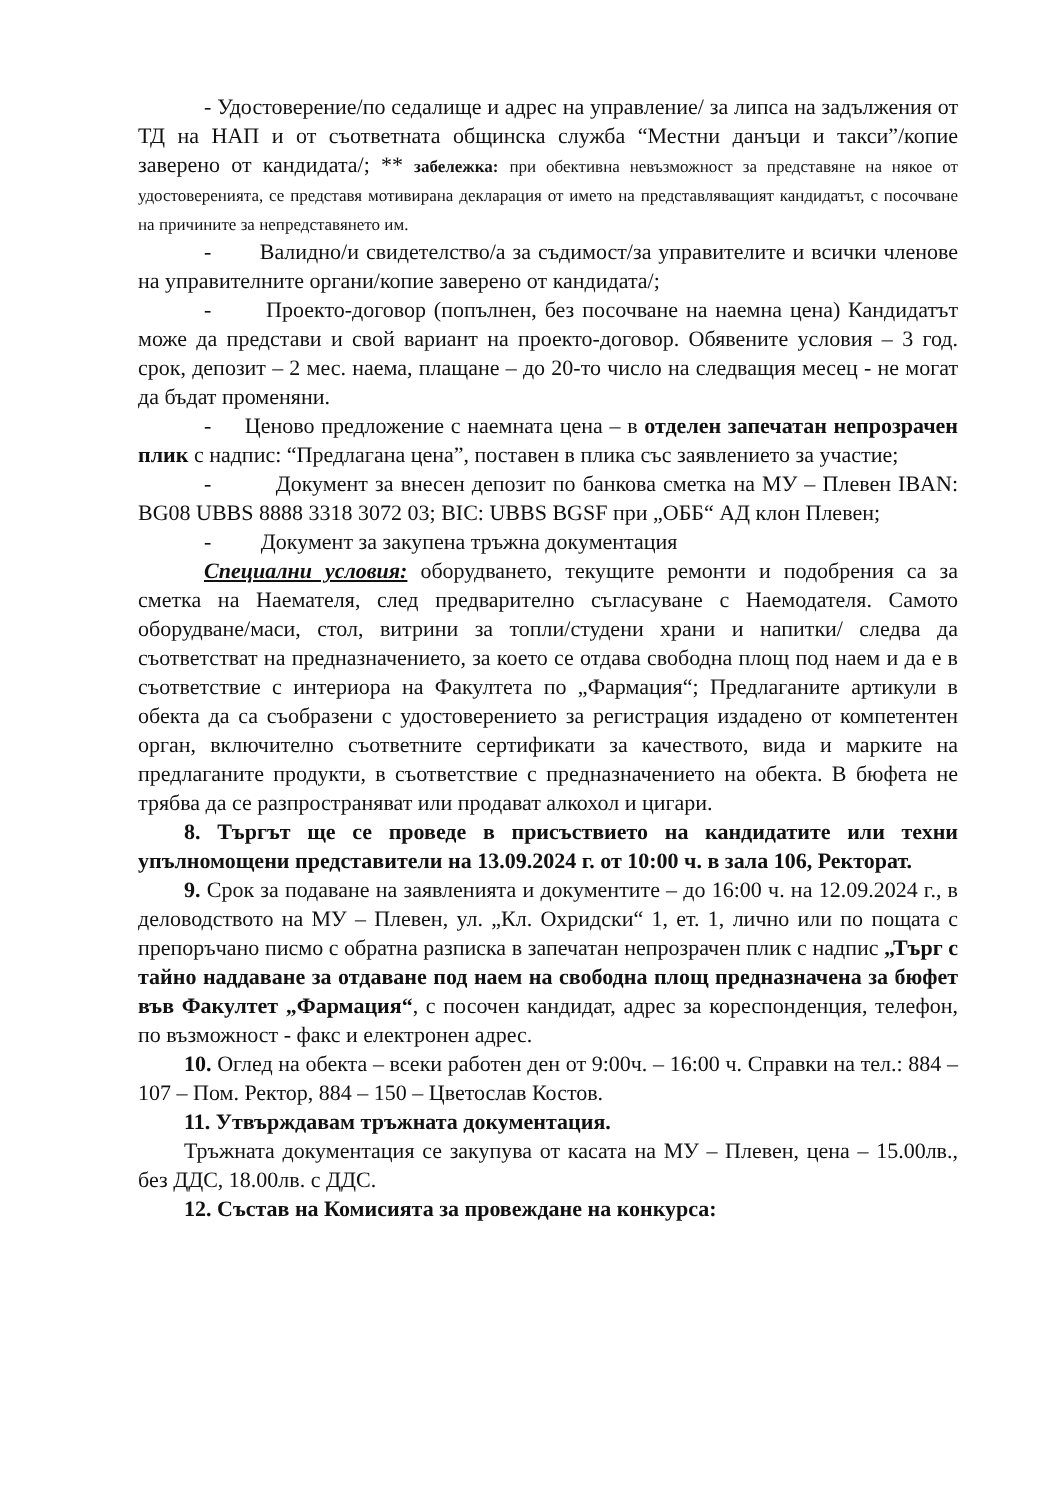- Удостоверение/по седалище и адрес на управление/ за липса на задължения от ТД на НАП и от съответната общинска служба “Местни данъци и такси”/копие заверено от кандидата/; ** забележка: при обективна невъзможност за представяне на някое от удостоверенията, се представя мотивирана декларация от името на представляващият кандидатът, с посочване на причините за непредставянето им.
- Валидно/и свидетелство/а за съдимост/за управителите и всички членове на управителните органи/копие заверено от кандидата/;
- Проекто-договор (попълнен, без посочване на наемна цена) Кандидатът може да представи и свой вариант на проекто-договор. Обявените условия – 3 год. срок, депозит – 2 мес. наема, плащане – до 20-то число на следващия месец - не могат да бъдат променяни.
- Ценово предложение с наемната цена – в отделен запечатан непрозрачен плик с надпис: “Предлагана цена”, поставен в плика със заявлението за участие;
- Документ за внесен депозит по банкова сметка на МУ – Плевен IBAN: BG08 UBBS 8888 3318 3072 03; BIC: UBBS BGSF при „ОББ“ АД клон Плевен;
- Документ за закупена тръжна документация
Специални условия: оборудването, текущите ремонти и подобрения са за сметка на Наемателя, след предварително съгласуване с Наемодателя. Самото оборудване/маси, стол, витрини за топли/студени храни и напитки/ следва да съответстват на предназначението, за което се отдава свободна площ под наем и да е в съответствие с интериора на Факултета по „Фармация“; Предлаганите артикули в обекта да са съобразени с удостоверението за регистрация издадено от компетентен орган, включително съответните сертификати за качеството, вида и марките на предлаганите продукти, в съответствие с предназначението на обекта. В бюфета не трябва да се разпространяват или продават алкохол и цигари.
8. Търгът ще се проведе в присъствието на кандидатите или техни упълномощени представители на 13.09.2024 г. от 10:00 ч. в зала 106, Ректорат.
9. Срок за подаване на заявленията и документите – до 16:00 ч. на 12.09.2024 г., в деловодството на МУ – Плевен, ул. „Кл. Охридски“ 1, ет. 1, лично или по пощата с препоръчано писмо с обратна разписка в запечатан непрозрачен плик с надпис „Търг с тайно наддаване за отдаване под наем на свободна площ предназначена за бюфет във Факултет „Фармация“, с посочен кандидат, адрес за кореспонденция, телефон, по възможност - факс и електронен адрес.
10. Оглед на обекта – всеки работен ден от 9:00ч. – 16:00 ч. Справки на тел.: 884 – 107 – Пом. Ректор, 884 – 150 – Цветослав Костов.
11. Утвърждавам тръжната документация.
Тръжната документация се закупува от касата на МУ – Плевен, цена – 15.00лв., без ДДС, 18.00лв. с ДДС.
12. Състав на Комисията за провеждане на конкурса: